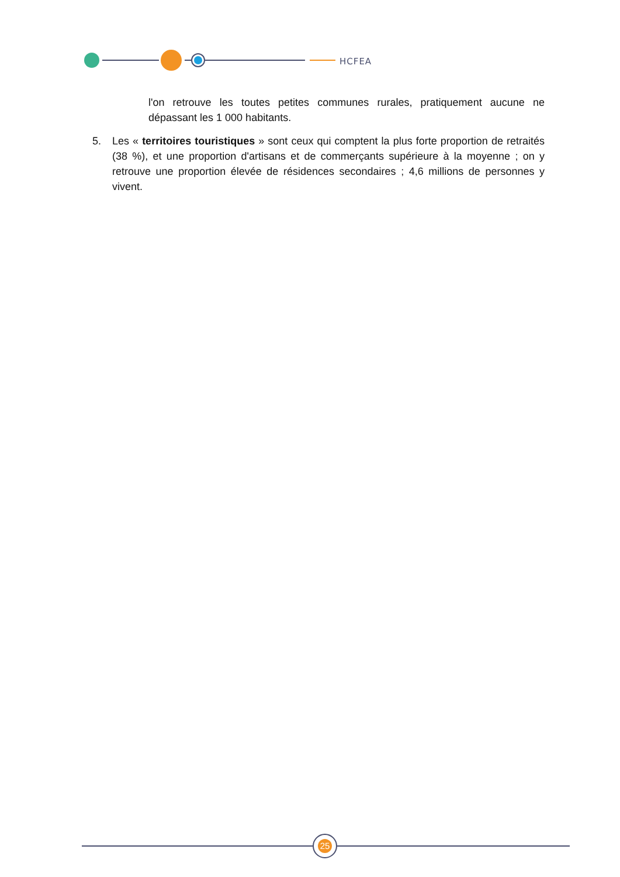HCFEA
l'on retrouve les toutes petites communes rurales, pratiquement aucune ne dépassant les 1 000 habitants.
5. Les « territoires touristiques » sont ceux qui comptent la plus forte proportion de retraités (38 %), et une proportion d'artisans et de commerçants supérieure à la moyenne ; on y retrouve une proportion élevée de résidences secondaires ; 4,6 millions de personnes y vivent.
25